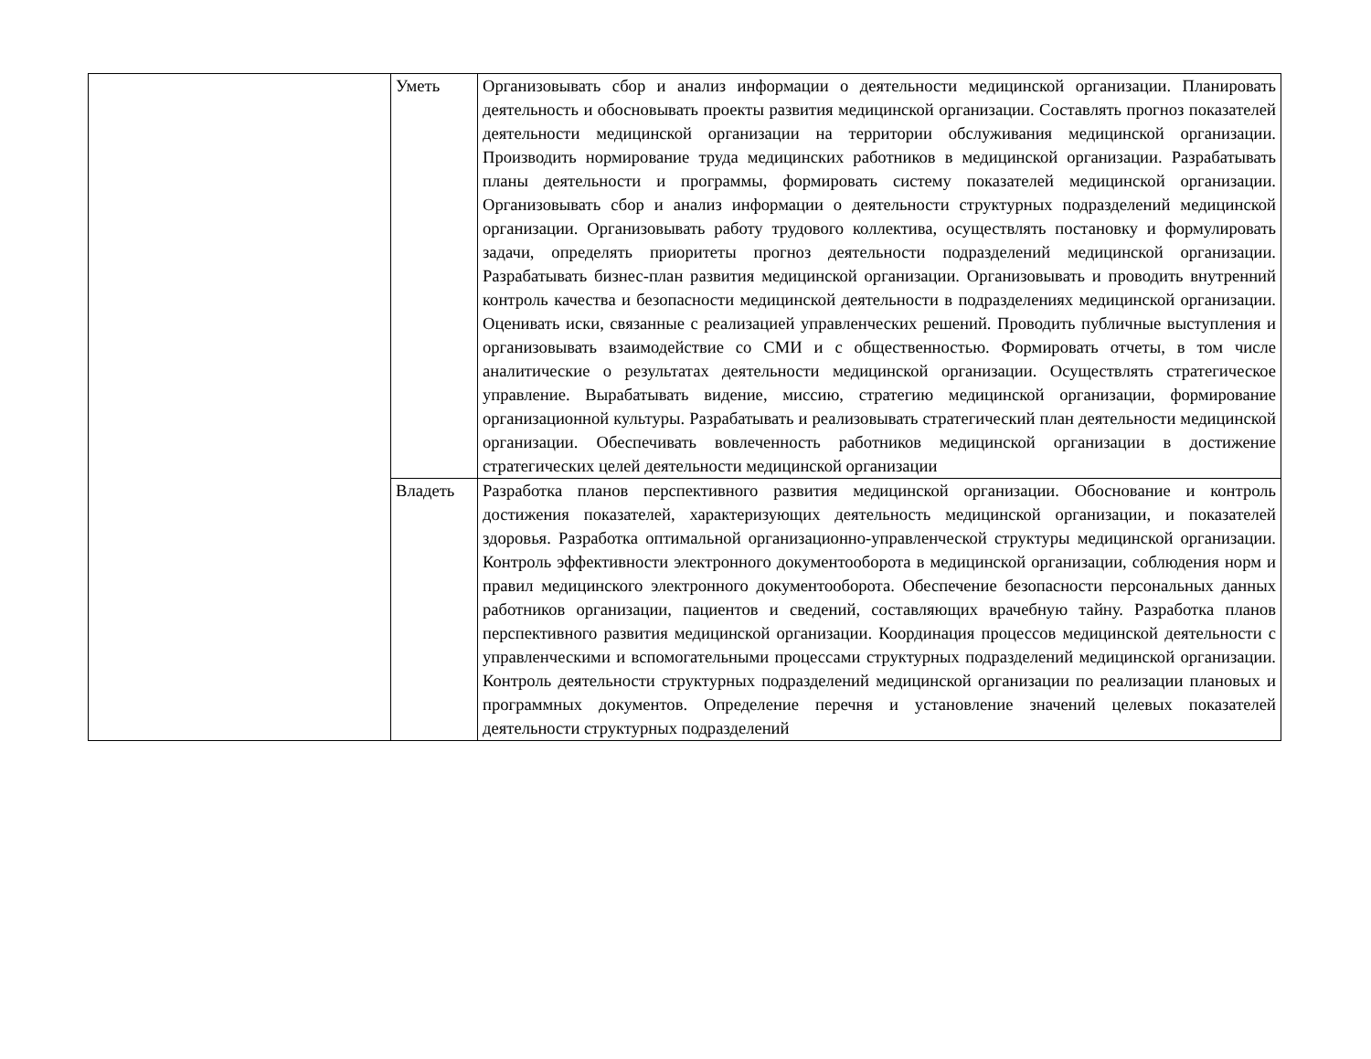| | Уметь | Организовывать сбор и анализ информации о деятельности медицинской организации. Планировать деятельность и обосновывать проекты развития медицинской организации. Составлять прогноз показателей деятельности медицинской организации на территории обслуживания медицинской организации. Производить нормирование труда медицинских работников в медицинской организации. Разрабатывать планы деятельности и программы, формировать систему показателей медицинской организации. Организовывать сбор и анализ информации о деятельности структурных подразделений медицинской организации. Организовывать работу трудового коллектива, осуществлять постановку и формулировать задачи, определять приоритеты прогноз деятельности подразделений медицинской организации. Разрабатывать бизнес-план развития медицинской организации. Организовывать и проводить внутренний контроль качества и безопасности медицинской деятельности в подразделениях медицинской организации. Оценивать иски, связанные с реализацией управленческих решений. Проводить публичные выступления и организовывать взаимодействие со СМИ и с общественностью. Формировать отчеты, в том числе аналитические о результатах деятельности медицинской организации. Осуществлять стратегическое управление. Вырабатывать видение, миссию, стратегию медицинской организации, формирование организационной культуры. Разрабатывать и реализовывать стратегический план деятельности медицинской организации. Обеспечивать вовлеченность работников медицинской организации в достижение стратегических целей деятельности медицинской организации |
| | Владеть | Разработка планов перспективного развития медицинской организации. Обоснование и контроль достижения показателей, характеризующих деятельность медицинской организации, и показателей здоровья. Разработка оптимальной организационно-управленческой структуры медицинской организации. Контроль эффективности электронного документооборота в медицинской организации, соблюдения норм и правил медицинского электронного документооборота. Обеспечение безопасности персональных данных работников организации, пациентов и сведений, составляющих врачебную тайну. Разработка планов перспективного развития медицинской организации. Координация процессов медицинской деятельности с управленческими и вспомогательными процессами структурных подразделений медицинской организации. Контроль деятельности структурных подразделений медицинской организации по реализации плановых и программных документов. Определение перечня и установление значений целевых показателей деятельности структурных подразделений |